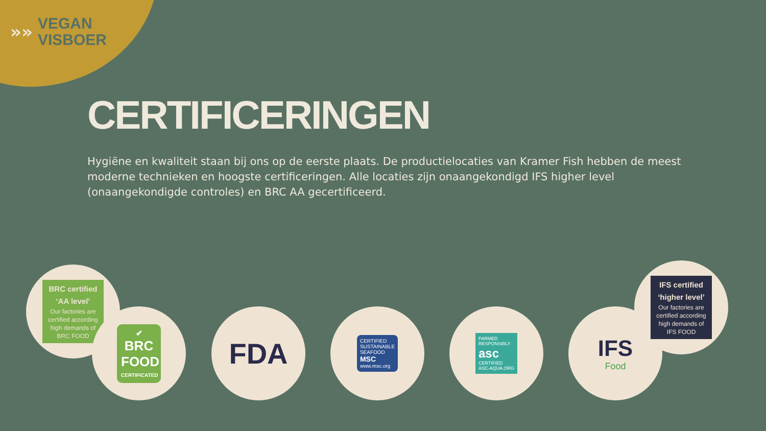»»
VEGAN
VISBOER
CERTIFICERINGEN
Hygiëne en kwaliteit staan bij ons op de eerste plaats. De productielocaties van Kramer Fish hebben de meest moderne technieken en hoogste certificeringen. Alle locaties zijn onaangekondigd IFS higher level (onaangekondigde controles) en BRC AA gecertificeerd.
BRC certified ‘AA level’
Our factories are certified according high demands of BRC FOOD
✔
BRC FOOD
CERTIFICATED
FDA
CERTIFIED
SUSTAINABLE
SEAFOOD
MSC
www.msc.org
FARMED
RESPONSIBLY
asc
CERTIFIED
ASC-AQUA.ORG
IFS
Food
IFS certified ‘higher level’
Our factories are certified according high demands of IFS FOOD